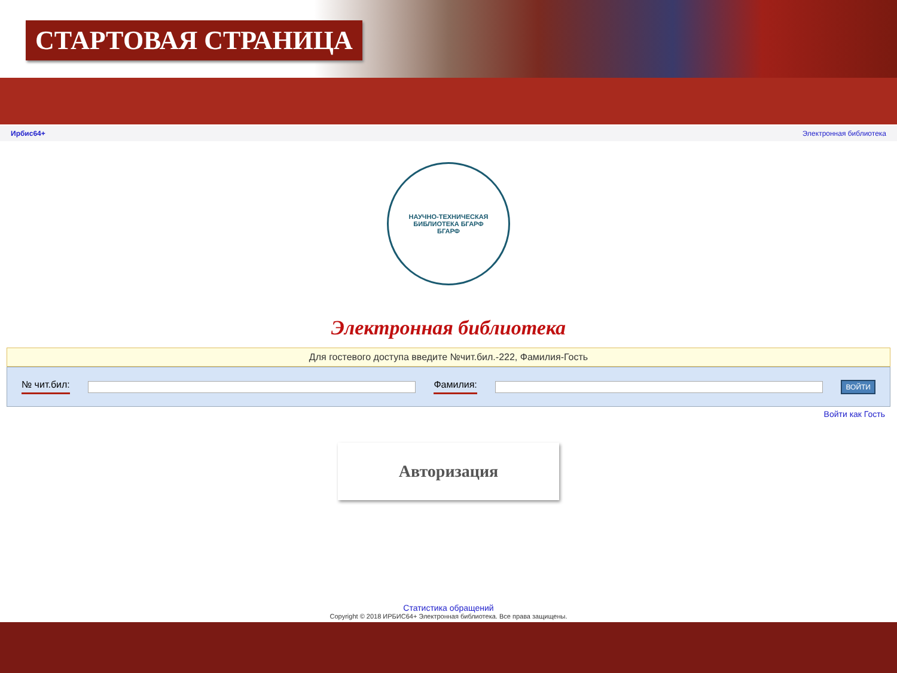СТАРТОВАЯ СТРАНИЦА
Ирбис64+ Электронная библиотека
НАУЧНО-ТЕХНИЧЕСКАЯ БИБЛИОТЕКА БГАРФ
БГАРФ
Электронная библиотека
Для гостевого доступа введите №чит.бил.-222, Фамилия-Гость
№ чит.бил: Фамилия:
ВОЙТИ
Войти как Гость
Авторизация
Статистика обращений
Copyright © 2018 ИРБИС64+ Электронная библиотека. Все права защищены.